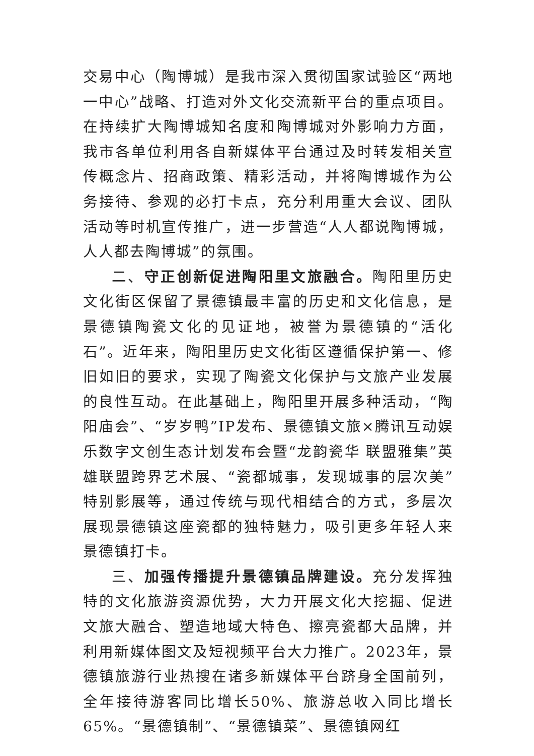交易中心（陶博城）是我市深入贯彻国家试验区“两地一中心”战略、打造对外文化交流新平台的重点项目。在持续扩大陶博城知名度和陶博城对外影响力方面，我市各单位利用各自新媒体平台通过及时转发相关宣传概念片、招商政策、精彩活动，并将陶博城作为公务接待、参观的必打卡点，充分利用重大会议、团队活动等时机宣传推广，进一步营造“人人都说陶博城，人人都去陶博城”的氛围。
二、守正创新促进陶阳里文旅融合。陶阳里历史文化街区保留了景德镇最丰富的历史和文化信息，是景德镇陶瓷文化的见证地，被誉为景德镇的“活化石”。近年来，陶阳里历史文化街区遵循保护第一、修旧如旧的要求，实现了陶瓷文化保护与文旅产业发展的良性互动。在此基础上，陶阳里开展多种活动，“陶阳庙会”、“岁岁鸭”IP发布、景德镇文旅×腾讯互动娱乐数字文创生态计划发布会暨“龙韵瓷华 联盟雅集”英雄联盟跨界艺术展、“瓷都城事，发现城事的层次美”特别影展等，通过传统与现代相结合的方式，多层次展现景德镇这座瓷都的独特魅力，吸引更多年轻人来景德镇打卡。
三、加强传播提升景德镇品牌建设。充分发挥独特的文化旅游资源优势，大力开展文化大挖掘、促进文旅大融合、塑造地域大特色、擦亮瓷都大品牌，并利用新媒体图文及短视频平台大力推广。2023年，景德镇旅游行业热搜在诸多新媒体平台跻身全国前列，全年接待游客同比增长50%、旅游总收入同比增长65%。“景德镇制”、“景德镇菜”、景德镇网红